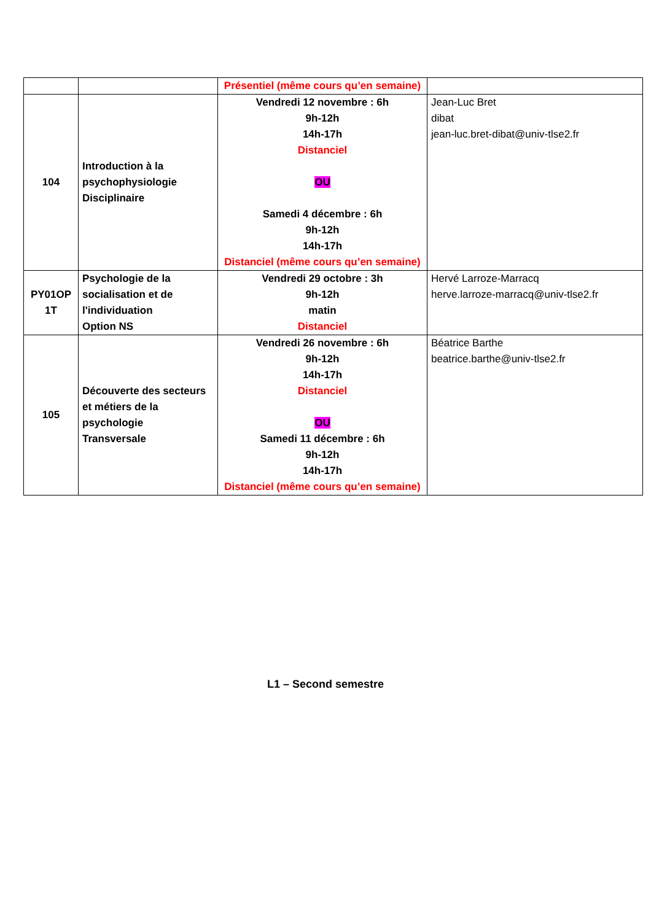| | | Présentiel (même cours qu’en semaine) | |
| 104 | Introduction à la psychophysiologie Disciplinaire | Vendredi 12 novembre : 6h 9h-12h 14h-17h Distanciel OU Samedi 4 décembre : 6h 9h-12h 14h-17h Distanciel (même cours qu’en semaine) | Jean-Luc Bret dibat jean-luc.bret-dibat@univ-tlse2.fr |
| PY01OP 1T | Psychologie de la socialisation et de l'individuation Option NS | Vendredi 29 octobre : 3h 9h-12h matin Distanciel | Hervé Larroze-Marracq herve.larroze-marracq@univ-tlse2.fr |
| 105 | Découverte des secteurs et métiers de la psychologie Transversale | Vendredi 26 novembre : 6h 9h-12h 14h-17h Distanciel OU Samedi 11 décembre : 6h 9h-12h 14h-17h Distanciel (même cours qu’en semaine) | Béatrice Barthe beatrice.barthe@univ-tlse2.fr |
L1 – Second semestre